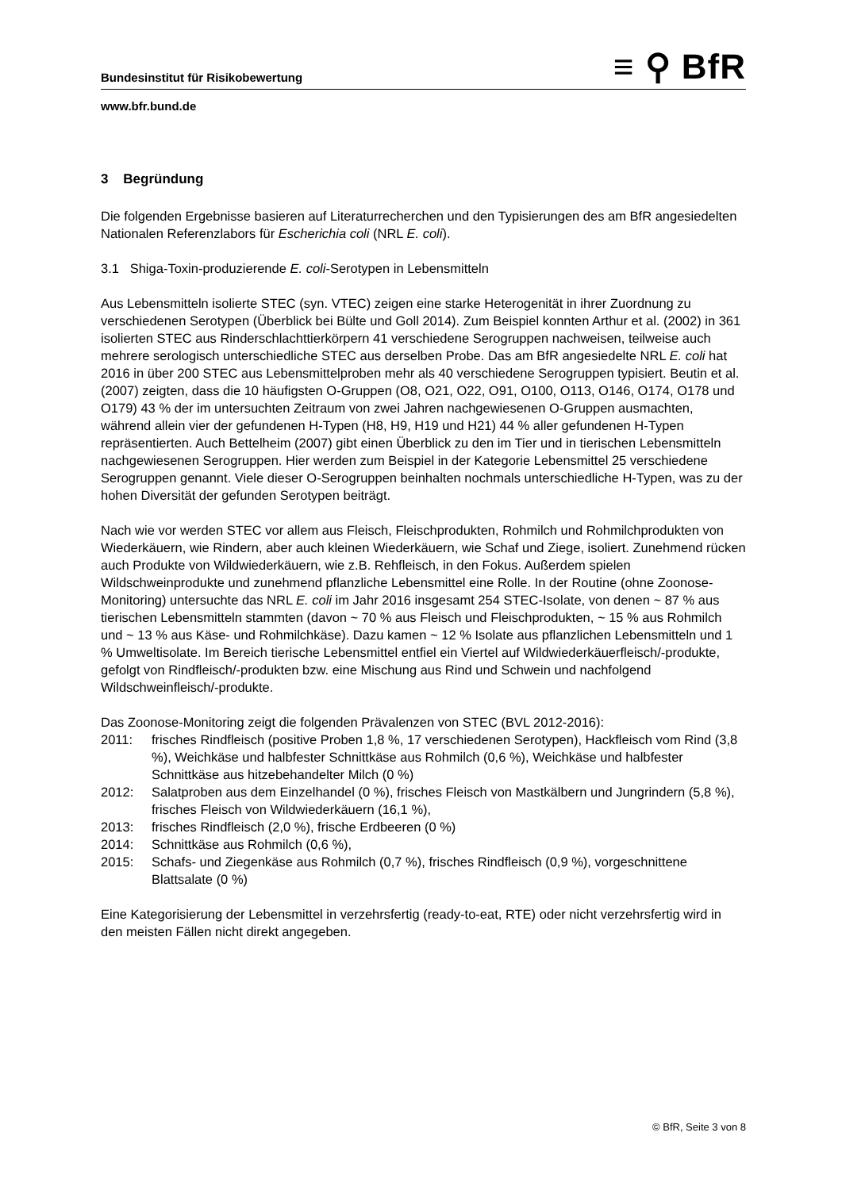Bundesinstitut für Risikobewertung
≡ ⚲ BfR
www.bfr.bund.de
3 Begründung
Die folgenden Ergebnisse basieren auf Literaturrecherchen und den Typisierungen des am BfR angesiedelten Nationalen Referenzlabors für Escherichia coli (NRL E. coli).
3.1 Shiga-Toxin-produzierende E. coli-Serotypen in Lebensmitteln
Aus Lebensmitteln isolierte STEC (syn. VTEC) zeigen eine starke Heterogenität in ihrer Zuordnung zu verschiedenen Serotypen (Überblick bei Bülte und Goll 2014). Zum Beispiel konnten Arthur et al. (2002) in 361 isolierten STEC aus Rinderschlachttierkörpern 41 verschiedene Serogruppen nachweisen, teilweise auch mehrere serologisch unterschiedliche STEC aus derselben Probe. Das am BfR angesiedelte NRL E. coli hat 2016 in über 200 STEC aus Lebensmittelproben mehr als 40 verschiedene Serogruppen typisiert. Beutin et al. (2007) zeigten, dass die 10 häufigsten O-Gruppen (O8, O21, O22, O91, O100, O113, O146, O174, O178 und O179) 43 % der im untersuchten Zeitraum von zwei Jahren nachgewiesenen O-Gruppen ausmachten, während allein vier der gefundenen H-Typen (H8, H9, H19 und H21) 44 % aller gefundenen H-Typen repräsentierten. Auch Bettelheim (2007) gibt einen Überblick zu den im Tier und in tierischen Lebensmitteln nachgewiesenen Serogruppen. Hier werden zum Beispiel in der Kategorie Lebensmittel 25 verschiedene Serogruppen genannt. Viele dieser O-Serogruppen beinhalten nochmals unterschiedliche H-Typen, was zu der hohen Diversität der gefunden Serotypen beiträgt.
Nach wie vor werden STEC vor allem aus Fleisch, Fleischprodukten, Rohmilch und Rohmilchprodukten von Wiederkäuern, wie Rindern, aber auch kleinen Wiederkäuern, wie Schaf und Ziege, isoliert. Zunehmend rücken auch Produkte von Wildwiederkäuern, wie z.B. Rehfleisch, in den Fokus. Außerdem spielen Wildschweinprodukte und zunehmend pflanzliche Lebensmittel eine Rolle. In der Routine (ohne Zoonose-Monitoring) untersuchte das NRL E. coli im Jahr 2016 insgesamt 254 STEC-Isolate, von denen ~ 87 % aus tierischen Lebensmitteln stammten (davon ~ 70 % aus Fleisch und Fleischprodukten, ~ 15 % aus Rohmilch und ~ 13 % aus Käse- und Rohmilchkäse). Dazu kamen ~ 12 % Isolate aus pflanzlichen Lebensmitteln und 1 % Umweltisolate. Im Bereich tierische Lebensmittel entfiel ein Viertel auf Wildwiederkäuerfleisch/-produkte, gefolgt von Rindfleisch/-produkten bzw. eine Mischung aus Rind und Schwein und nachfolgend Wildschweinfleisch/-produkte.
Das Zoonose-Monitoring zeigt die folgenden Prävalenzen von STEC (BVL 2012-2016):
2011: frisches Rindfleisch (positive Proben 1,8 %, 17 verschiedenen Serotypen), Hackfleisch vom Rind (3,8 %), Weichkäse und halbfester Schnittkäse aus Rohmilch (0,6 %), Weichkäse und halbfester Schnittkäse aus hitzebehandelter Milch (0 %)
2012: Salatproben aus dem Einzelhandel (0 %), frisches Fleisch von Mastkälbern und Jungrindern (5,8 %), frisches Fleisch von Wildwiederkäuern (16,1 %),
2013: frisches Rindfleisch (2,0 %), frische Erdbeeren (0 %)
2014: Schnittkäse aus Rohmilch (0,6 %),
2015: Schafs- und Ziegenkäse aus Rohmilch (0,7 %), frisches Rindfleisch (0,9 %), vorgeschnittene Blattsalate (0 %)
Eine Kategorisierung der Lebensmittel in verzehrsfertig (ready-to-eat, RTE) oder nicht verzehrsfertig wird in den meisten Fällen nicht direkt angegeben.
© BfR, Seite 3 von 8